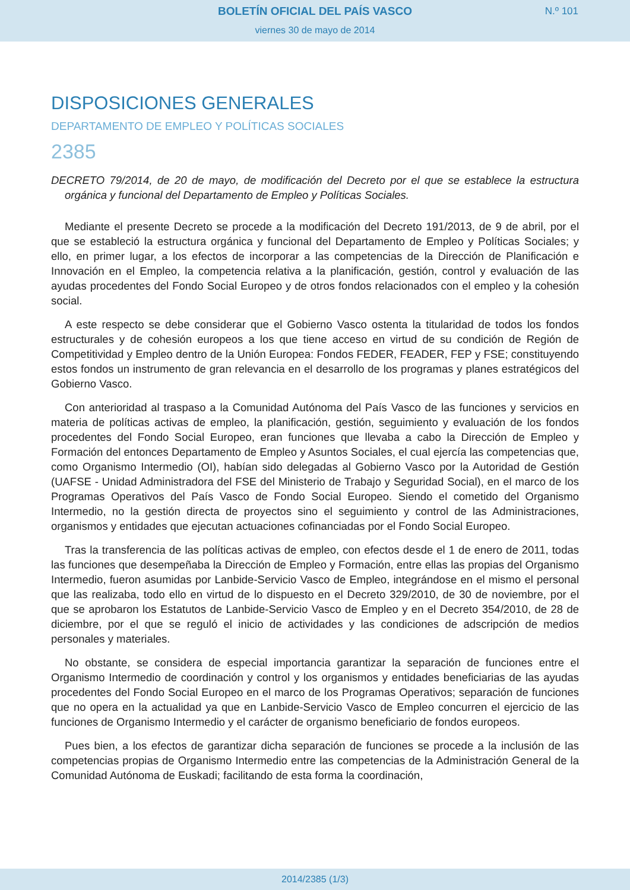BOLETÍN OFICIAL DEL PAÍS VASCO
N.º 101
viernes 30 de mayo de 2014
DISPOSICIONES GENERALES
DEPARTAMENTO DE EMPLEO Y POLÍTICAS SOCIALES
2385
DECRETO 79/2014, de 20 de mayo, de modificación del Decreto por el que se establece la estructura orgánica y funcional del Departamento de Empleo y Políticas Sociales.
Mediante el presente Decreto se procede a la modificación del Decreto 191/2013, de 9 de abril, por el que se estableció la estructura orgánica y funcional del Departamento de Empleo y Políticas Sociales; y ello, en primer lugar, a los efectos de incorporar a las competencias de la Dirección de Planificación e Innovación en el Empleo, la competencia relativa a la planificación, gestión, control y evaluación de las ayudas procedentes del Fondo Social Europeo y de otros fondos relacionados con el empleo y la cohesión social.
A este respecto se debe considerar que el Gobierno Vasco ostenta la titularidad de todos los fondos estructurales y de cohesión europeos a los que tiene acceso en virtud de su condición de Región de Competitividad y Empleo dentro de la Unión Europea: Fondos FEDER, FEADER, FEP y FSE; constituyendo estos fondos un instrumento de gran relevancia en el desarrollo de los programas y planes estratégicos del Gobierno Vasco.
Con anterioridad al traspaso a la Comunidad Autónoma del País Vasco de las funciones y servicios en materia de políticas activas de empleo, la planificación, gestión, seguimiento y evaluación de los fondos procedentes del Fondo Social Europeo, eran funciones que llevaba a cabo la Dirección de Empleo y Formación del entonces Departamento de Empleo y Asuntos Sociales, el cual ejercía las competencias que, como Organismo Intermedio (OI), habían sido delegadas al Gobierno Vasco por la Autoridad de Gestión (UAFSE - Unidad Administradora del FSE del Ministerio de Trabajo y Seguridad Social), en el marco de los Programas Operativos del País Vasco de Fondo Social Europeo. Siendo el cometido del Organismo Intermedio, no la gestión directa de proyectos sino el seguimiento y control de las Administraciones, organismos y entidades que ejecutan actuaciones cofinanciadas por el Fondo Social Europeo.
Tras la transferencia de las políticas activas de empleo, con efectos desde el 1 de enero de 2011, todas las funciones que desempeñaba la Dirección de Empleo y Formación, entre ellas las propias del Organismo Intermedio, fueron asumidas por Lanbide-Servicio Vasco de Empleo, integrándose en el mismo el personal que las realizaba, todo ello en virtud de lo dispuesto en el Decreto 329/2010, de 30 de noviembre, por el que se aprobaron los Estatutos de Lanbide-Servicio Vasco de Empleo y en el Decreto 354/2010, de 28 de diciembre, por el que se reguló el inicio de actividades y las condiciones de adscripción de medios personales y materiales.
No obstante, se considera de especial importancia garantizar la separación de funciones entre el Organismo Intermedio de coordinación y control y los organismos y entidades beneficiarias de las ayudas procedentes del Fondo Social Europeo en el marco de los Programas Operativos; separación de funciones que no opera en la actualidad ya que en Lanbide-Servicio Vasco de Empleo concurren el ejercicio de las funciones de Organismo Intermedio y el carácter de organismo beneficiario de fondos europeos.
Pues bien, a los efectos de garantizar dicha separación de funciones se procede a la inclusión de las competencias propias de Organismo Intermedio entre las competencias de la Administración General de la Comunidad Autónoma de Euskadi; facilitando de esta forma la coordinación,
2014/2385 (1/3)